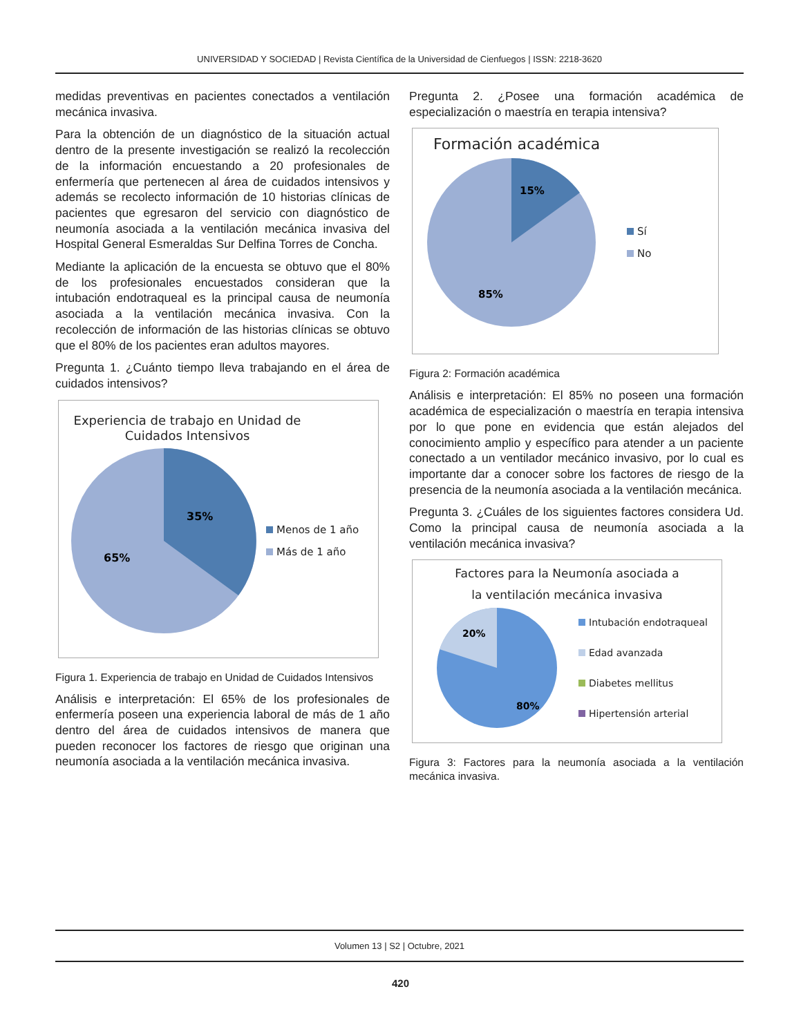UNIVERSIDAD Y SOCIEDAD | Revista Científica de la Universidad de Cienfuegos | ISSN: 2218-3620
medidas preventivas en pacientes conectados a ventilación mecánica invasiva.
Para la obtención de un diagnóstico de la situación actual dentro de la presente investigación se realizó la recolección de la información encuestando a 20 profesionales de enfermería que pertenecen al área de cuidados intensivos y además se recolecto información de 10 historias clínicas de pacientes que egresaron del servicio con diagnóstico de neumonía asociada a la ventilación mecánica invasiva del Hospital General Esmeraldas Sur Delfina Torres de Concha.
Mediante la aplicación de la encuesta se obtuvo que el 80% de los profesionales encuestados consideran que la intubación endotraqueal es la principal causa de neumonía asociada a la ventilación mecánica invasiva. Con la recolección de información de las historias clínicas se obtuvo que el 80% de los pacientes eran adultos mayores.
Pregunta 1. ¿Cuánto tiempo lleva trabajando en el área de cuidados intensivos?
Experiencia de trabajo en Unidad de
Cuidados Intensivos
35%
65%
Menos de 1 año
Más de 1 año
Figura 1. Experiencia de trabajo en Unidad de Cuidados Intensivos
Análisis e interpretación: El 65% de los profesionales de enfermería poseen una experiencia laboral de más de 1 año dentro del área de cuidados intensivos de manera que pueden reconocer los factores de riesgo que originan una neumonía asociada a la ventilación mecánica invasiva.
Pregunta 2. ¿Posee una formación académica de especialización o maestría en terapia intensiva?
Formación académica
15%
85%
Sí
No
Figura 2: Formación académica
Análisis e interpretación: El 85% no poseen una formación académica de especialización o maestría en terapia intensiva por lo que pone en evidencia que están alejados del conocimiento amplio y específico para atender a un paciente conectado a un ventilador mecánico invasivo, por lo cual es importante dar a conocer sobre los factores de riesgo de la presencia de la neumonía asociada a la ventilación mecánica.
Pregunta 3. ¿Cuáles de los siguientes factores considera Ud. Como la principal causa de neumonía asociada a la ventilación mecánica invasiva?
Factores para la Neumonía asociada a
la ventilación mecánica invasiva
20%
80%
Intubación endotraqueal
Edad avanzada
Diabetes mellitus
Hipertensión arterial
Figura 3: Factores para la neumonía asociada a la ventilación mecánica invasiva.
Volumen 13 | S2 | Octubre, 2021
420